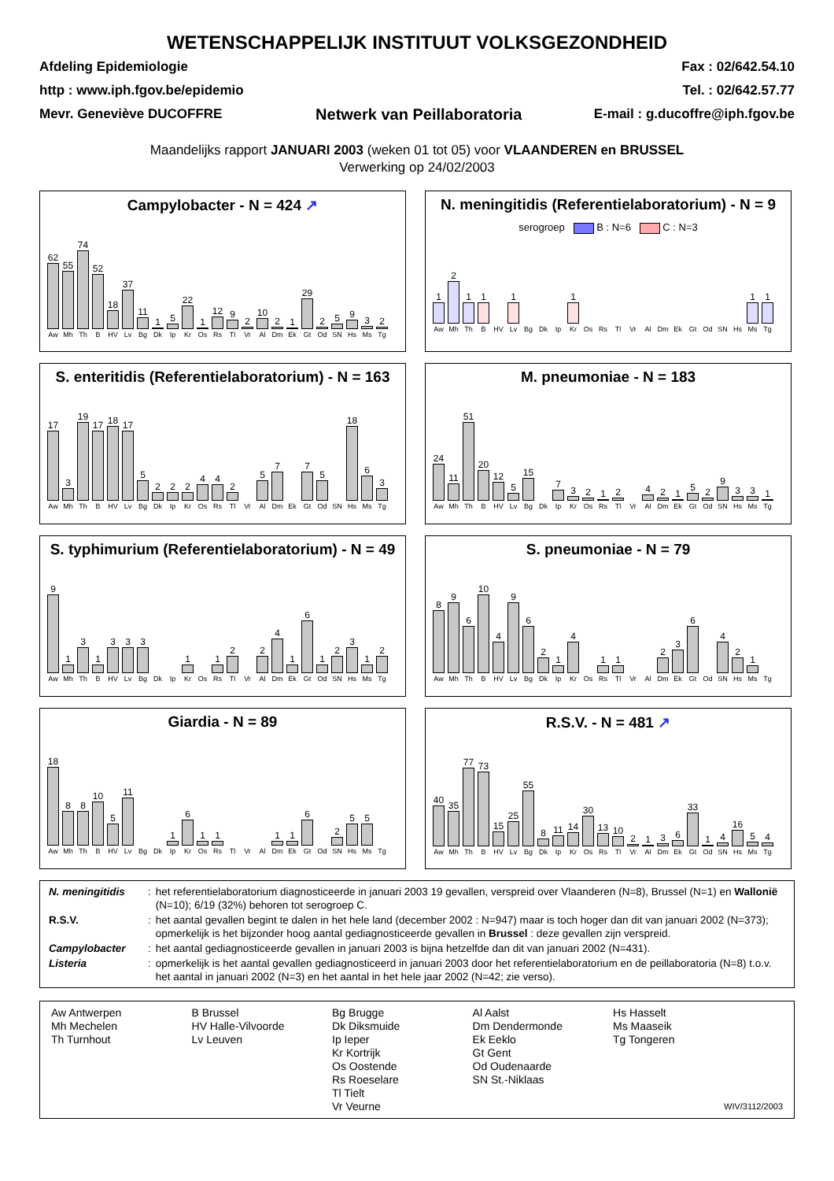WETENSCHAPPELIJK INSTITUUT VOLKSGEZONDHEID
Afdeling Epidemiologie
http : www.iph.fgov.be/epidemio
Mevr. Geneviève DUCOFFRE
Netwerk van Peillaboratoria
Fax : 02/642.54.10
Tel. : 02/642.57.77
E-mail : g.ducoffre@iph.fgov.be
Maandelijks rapport JANUARI 2003 (weken 01 tot 05) voor VLAANDEREN en BRUSSEL
Verwerking op 24/02/2003
Campylobacter - N = 424 ↗
62
Aw
55
Mh
74
Th
52
B
18
HV
37
Lv
11
Bg
1
Dk
5
Ip
22
Kr
1
Os
12
Rs
9
Tl
2
Vr
10
Al
2
Dm
1
Ek
29
Gt
2
Od
5
SN
9
Hs
3
Ms
2
Tg
N. meningitidis (Referentielaboratorium) - N = 9
serogroep B : N=6 C : N=3
1
Aw
2
Mh
1
Th
1
B
HV
1
Lv
Bg
Dk
Ip
1
Kr
Os
Rs
Tl
Vr
Al
Dm
Ek
Gt
Od
SN
Hs
1
Ms
1
Tg
S. enteritidis (Referentielaboratorium) - N = 163
17
Aw
3
Mh
19
Th
17
B
18
HV
17
Lv
5
Bg
2
Dk
2
Ip
2
Kr
4
Os
4
Rs
2
Tl
Vr
5
Al
7
Dm
Ek
7
Gt
5
Od
SN
18
Hs
6
Ms
3
Tg
M. pneumoniae - N = 183
24
Aw
11
Mh
51
Th
20
B
12
HV
5
Lv
15
Bg
Dk
7
Ip
3
Kr
2
Os
1
Rs
2
Tl
Vr
4
Al
2
Dm
1
Ek
5
Gt
2
Od
9
SN
3
Hs
3
Ms
1
Tg
S. typhimurium (Referentielaboratorium) - N = 49
9
Aw
1
Mh
3
Th
1
B
3
HV
3
Lv
3
Bg
Dk
Ip
1
Kr
Os
1
Rs
2
Tl
Vr
2
Al
4
Dm
1
Ek
6
Gt
1
Od
2
SN
3
Hs
1
Ms
2
Tg
S. pneumoniae - N = 79
8
Aw
9
Mh
6
Th
10
B
4
HV
9
Lv
6
Bg
2
Dk
1
Ip
4
Kr
Os
1
Rs
1
Tl
Vr
Al
2
Dm
3
Ek
6
Gt
Od
4
SN
2
Hs
1
Ms
Tg
Giardia - N = 89
18
Aw
8
Mh
8
Th
10
B
5
HV
11
Lv
Bg
Dk
1
Ip
6
Kr
1
Os
1
Rs
Tl
Vr
Al
1
Dm
1
Ek
6
Gt
Od
2
SN
5
Hs
5
Ms
Tg
R.S.V. - N = 481 ↗
40
Aw
35
Mh
77
Th
73
B
15
HV
25
Lv
55
Bg
8
Dk
11
Ip
14
Kr
30
Os
13
Rs
10
Tl
2
Vr
1
Al
3
Dm
6
Ek
33
Gt
1
Od
4
SN
16
Hs
5
Ms
4
Tg
| N. meningitidis | : | het referentielaboratorium diagnosticeerde in januari 2003 19 gevallen, verspreid over Vlaanderen (N=8), Brussel (N=1) en Wallonië (N=10); 6/19 (32%) behoren tot serogroep C. |
| R.S.V. | : | het aantal gevallen begint te dalen in het hele land (december 2002 : N=947) maar is toch hoger dan dit van januari 2002 (N=373); opmerkelijk is het bijzonder hoog aantal gediagnosticeerde gevallen in Brussel : deze gevallen zijn verspreid. |
| Campylobacter | : | het aantal gediagnosticeerde gevallen in januari 2003 is bijna hetzelfde dan dit van januari 2002 (N=431). |
| Listeria | : | opmerkelijk is het aantal gevallen gediagnosticeerd in januari 2003 door het referentielaboratorium en de peillaboratoria (N=8) t.o.v. het aantal in januari 2002 (N=3) en het aantal in het hele jaar 2002 (N=42; zie verso). |
Aw Antwerpen
Mh Mechelen
Th Turnhout
B Brussel
HV Halle-Vilvoorde
Lv Leuven
Bg Brugge
Dk Diksmuide
Ip Ieper
Kr Kortrijk
Os Oostende
Rs Roeselare
Tl Tielt
Vr Veurne
Al Aalst
Dm Dendermonde
Ek Eeklo
Gt Gent
Od Oudenaarde
SN St.-Niklaas
Hs Hasselt
Ms Maaseik
Tg Tongeren
WIV/3112/2003